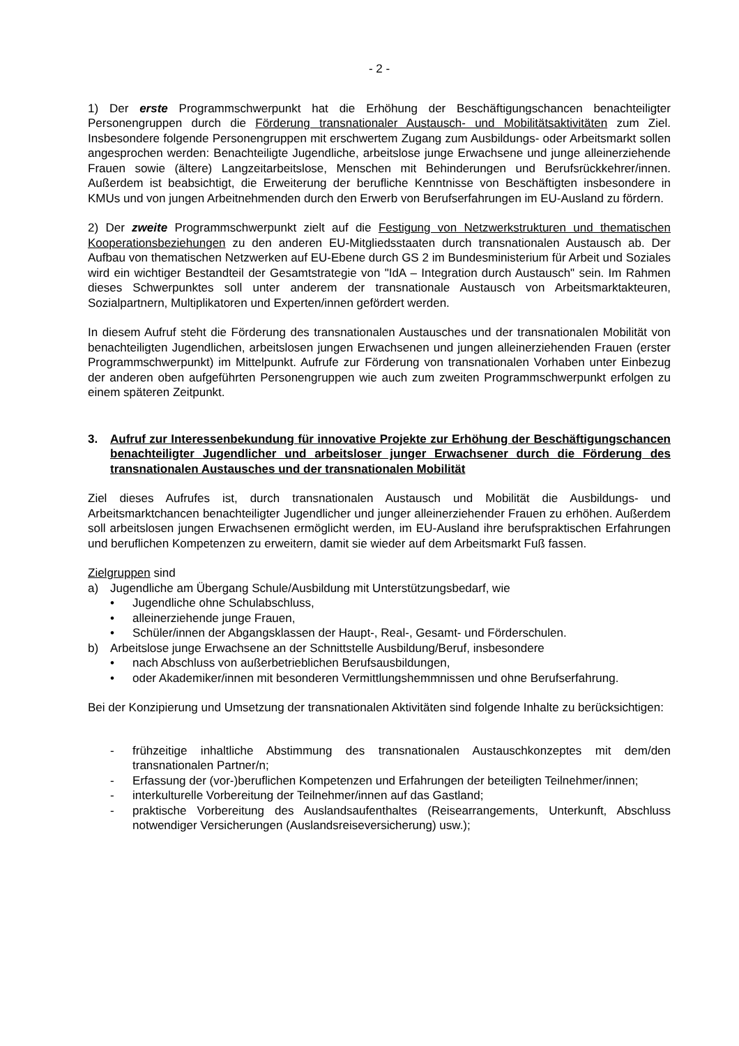- 2 -
1) Der erste Programmschwerpunkt hat die Erhöhung der Beschäftigungschancen benachteiligter Personengruppen durch die Förderung transnationaler Austausch- und Mobilitätsaktivitäten zum Ziel. Insbesondere folgende Personengruppen mit erschwertem Zugang zum Ausbildungs- oder Arbeitsmarkt sollen angesprochen werden: Benachteiligte Jugendliche, arbeitslose junge Erwachsene und junge alleinerziehende Frauen sowie (ältere) Langzeitarbeitslose, Menschen mit Behinderungen und Berufsrückkehrer/innen. Außerdem ist beabsichtigt, die Erweiterung der berufliche Kenntnisse von Beschäftigten insbesondere in KMUs und von jungen Arbeitnehmenden durch den Erwerb von Berufserfahrungen im EU-Ausland zu fördern.
2) Der zweite Programmschwerpunkt zielt auf die Festigung von Netzwerkstrukturen und thematischen Kooperationsbeziehungen zu den anderen EU-Mitgliedsstaaten durch transnationalen Austausch ab. Der Aufbau von thematischen Netzwerken auf EU-Ebene durch GS 2 im Bundesministerium für Arbeit und Soziales wird ein wichtiger Bestandteil der Gesamtstrategie von "IdA – Integration durch Austausch" sein. Im Rahmen dieses Schwerpunktes soll unter anderem der transnationale Austausch von Arbeitsmarktakteuren, Sozialpartnern, Multiplikatoren und Experten/innen gefördert werden.
In diesem Aufruf steht die Förderung des transnationalen Austausches und der transnationalen Mobilität von benachteiligten Jugendlichen, arbeitslosen jungen Erwachsenen und jungen alleinerziehenden Frauen (erster Programmschwerpunkt) im Mittelpunkt. Aufrufe zur Förderung von transnationalen Vorhaben unter Einbezug der anderen oben aufgeführten Personengruppen wie auch zum zweiten Programmschwerpunkt erfolgen zu einem späteren Zeitpunkt.
3. Aufruf zur Interessenbekundung für innovative Projekte zur Erhöhung der Beschäftigungschancen benachteiligter Jugendlicher und arbeitsloser junger Erwachsener durch die Förderung des transnationalen Austausches und der transnationalen Mobilität
Ziel dieses Aufrufes ist, durch transnationalen Austausch und Mobilität die Ausbildungs- und Arbeitsmarktchancen benachteiligter Jugendlicher und junger alleinerziehender Frauen zu erhöhen. Außerdem soll arbeitslosen jungen Erwachsenen ermöglicht werden, im EU-Ausland ihre berufspraktischen Erfahrungen und beruflichen Kompetenzen zu erweitern, damit sie wieder auf dem Arbeitsmarkt Fuß fassen.
Zielgruppen sind
a) Jugendliche am Übergang Schule/Ausbildung mit Unterstützungsbedarf, wie
• Jugendliche ohne Schulabschluss,
• alleinerziehende junge Frauen,
• Schüler/innen der Abgangsklassen der Haupt-, Real-, Gesamt- und Förderschulen.
b) Arbeitslose junge Erwachsene an der Schnittstelle Ausbildung/Beruf, insbesondere
• nach Abschluss von außerbetrieblichen Berufsausbildungen,
• oder Akademiker/innen mit besonderen Vermittlungshemmnissen und ohne Berufserfahrung.
Bei der Konzipierung und Umsetzung der transnationalen Aktivitäten sind folgende Inhalte zu berücksichtigen:
- frühzeitige inhaltliche Abstimmung des transnationalen Austauschkonzeptes mit dem/den transnationalen Partner/n;
- Erfassung der (vor-)beruflichen Kompetenzen und Erfahrungen der beteiligten Teilnehmer/innen;
- interkulturelle Vorbereitung der Teilnehmer/innen auf das Gastland;
- praktische Vorbereitung des Auslandsaufenthaltes (Reisearrangements, Unterkunft, Abschluss notwendiger Versicherungen (Auslandsreiseversicherung) usw.);